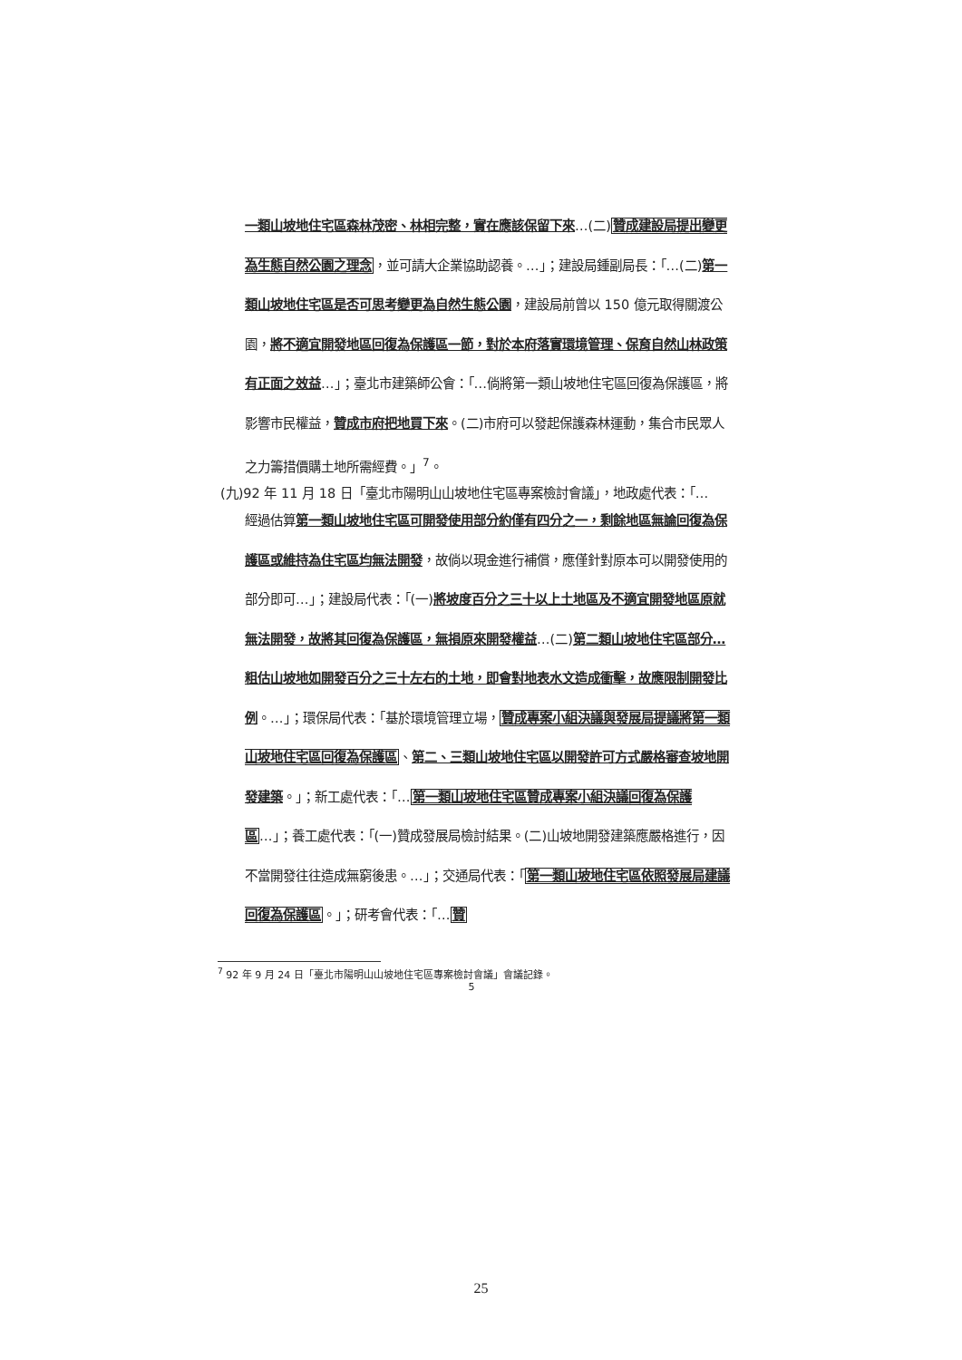一類山坡地住宅區森林茂密、林相完整，實在應該保留下來…(二)贊成建設局提出變更為生態自然公園之理念，並可請大企業協助認養。…」；建設局鍾副局長：「…(二)第一類山坡地住宅區是否可思考變更為自然生態公園，建設局前曾以 150 億元取得關渡公園，將不適宜開發地區回復為保護區一節，對於本府落實環境管理、保育自然山林政策有正面之效益…」；臺北市建築師公會：「…倘將第一類山坡地住宅區回復為保護區，將影響市民權益，贊成市府把地買下來。(二)市府可以發起保護森林運動，集合市民眾人之力籌措價購土地所需經費。」<sup>7</sup>。
(九)92 年 11 月 18 日「臺北市陽明山山坡地住宅區專案檢討會議」，地政處代表：「…
經過估算第一類山坡地住宅區可開發使用部分約僅有四分之一，剩餘地區無論回復為保護區或維持為住宅區均無法開發，故倘以現金進行補償，應僅針對原本可以開發使用的部分即可…」；建設局代表：「(一)將坡度百分之三十以上土地區及不適宜開發地區原就無法開發，故將其回復為保護區，無損原來開發權益…(二)第二類山坡地住宅區部分…粗估山坡地如開發百分之三十左右的土地，即會對地表水文造成衝擊，故應限制開發比例。…」；環保局代表：「基於環境管理立場，贊成專案小組決議與發展局提議將第一類山坡地住宅區回復為保護區、第二、三類山坡地住宅區以開發許可方式嚴格審查坡地開發建築。」；新工處代表：「…第一類山坡地住宅區贊成專案小組決議回復為保護區…」；養工處代表：「(一)贊成發展局檢討結果。(二)山坡地開發建築應嚴格進行，因不當開發往往造成無窮後患。…」；交通局代表：「第一類山坡地住宅區依照發展局建議回復為保護區。」；研考會代表：「…贊
<sup>7</sup> 92 年 9 月 24 日「臺北市陽明山山坡地住宅區專案檢討會議」會議記錄。
5
25